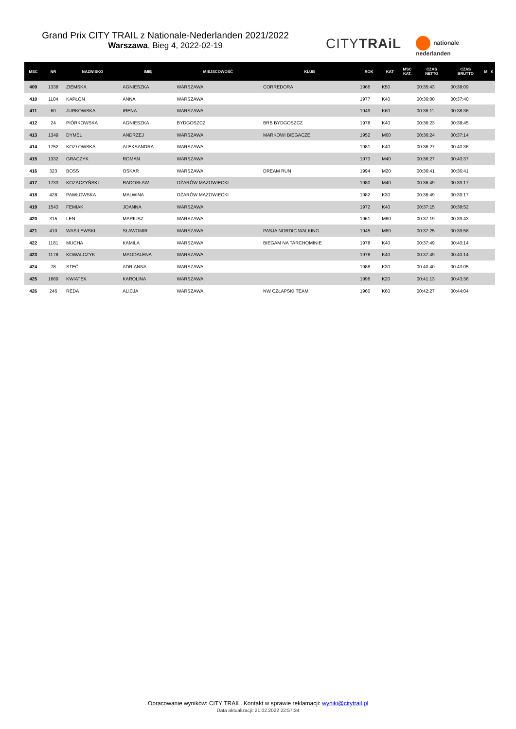Grand Prix CITY TRAIL z Nationale-Nederlanden 2021/2022
Warszawa, Bieg 4, 2022-02-19
CITYTRAiL
nationale
nederlanden
| MSC | NR | NAZWISKO | IMIĘ | MIEJSCOWOŚĆ | KLUB | ROK | KAT | MSC KAT. | CZAS NETTO | CZAS BRUTTO | M | K |
| --- | --- | --- | --- | --- | --- | --- | --- | --- | --- | --- | --- | --- |
| 409 | 1338 | ZIEMSKA | AGNIESZKA | WARSZAWA | CORREDORA | 1966 | K50 | | 00:35:43 | 00:38:09 | | |
| 410 | 1104 | KAPŁON | ANNA | WARSZAWA | | 1977 | K40 | | 00:36:00 | 00:37:40 | | |
| 411 | 60 | JURKOWSKA | IRENA | WARSZAWA | | 1949 | K60 | | 00:36:11 | 00:38:36 | | |
| 412 | 24 | PIÓRKOWSKA | AGNIESZKA | BYDGOSZCZ | BRB BYDGOSZCZ | 1978 | K40 | | 00:36:23 | 00:38:45 | | |
| 413 | 1349 | DYMEL | ANDRZEJ | WARSZAWA | MARKOWI BIEGACZE | 1952 | M60 | | 00:36:24 | 00:37:14 | | |
| 414 | 1752 | KOZŁOWSKA | ALEKSANDRA | WARSZAWA | | 1981 | K40 | | 00:36:27 | 00:40:36 | | |
| 415 | 1332 | GRACZYK | ROMAN | WARSZAWA | | 1973 | M40 | | 00:36:27 | 00:40:37 | | |
| 416 | 323 | BOSS | OSKAR | WARSZAWA | DREAM RUN | 1994 | M20 | | 00:36:41 | 00:36:41 | | |
| 417 | 1733 | KOZACZYŃSKI | RADOSŁAW | OŻARÓW MAZOWIECKI | | 1980 | M40 | | 00:36:49 | 00:39:17 | | |
| 418 | 428 | PAWŁOWSKA | MALWINA | OŻARÓW MAZOWIECKI | | 1982 | K30 | | 00:36:49 | 00:39:17 | | |
| 419 | 1543 | FEMIAK | JOANNA | WARSZAWA | | 1972 | K40 | | 00:37:15 | 00:38:52 | | |
| 420 | 315 | LEN | MARIUSZ | WARSZAWA | | 1961 | M60 | | 00:37:19 | 00:39:43 | | |
| 421 | 410 | WASILEWSKI | SŁAWOMIR | WARSZAWA | PASJA NORDIC WALKING | 1945 | M60 | | 00:37:25 | 00:39:58 | | |
| 422 | 1181 | MUCHA | KAMILA | WARSZAWA | BIEGAM NA TARCHOMINIE | 1978 | K40 | | 00:37:49 | 00:40:14 | | |
| 423 | 1178 | KOWALCZYK | MAGDALENA | WARSZAWA | | 1978 | K40 | | 00:37:49 | 00:40:14 | | |
| 424 | 78 | STEĆ | ADRIANNA | WARSZAWA | | 1988 | K30 | | 00:40:40 | 00:43:05 | | |
| 425 | 1669 | KWIATEK | KAROLINA | WARSZAWA | | 1996 | K20 | | 00:41:13 | 00:43:36 | | |
| 426 | 246 | REDA | ALICJA | WARSZAWA | NW CZŁAPSKI TEAM | 1960 | K60 | | 00:42:27 | 00:44:04 | | |
Opracowanie wyników: CITY TRAIL. Kontakt w sprawie reklamacji: wyniki@citytrail.pl
Data aktualizacji: 21.02.2022 22:57:34